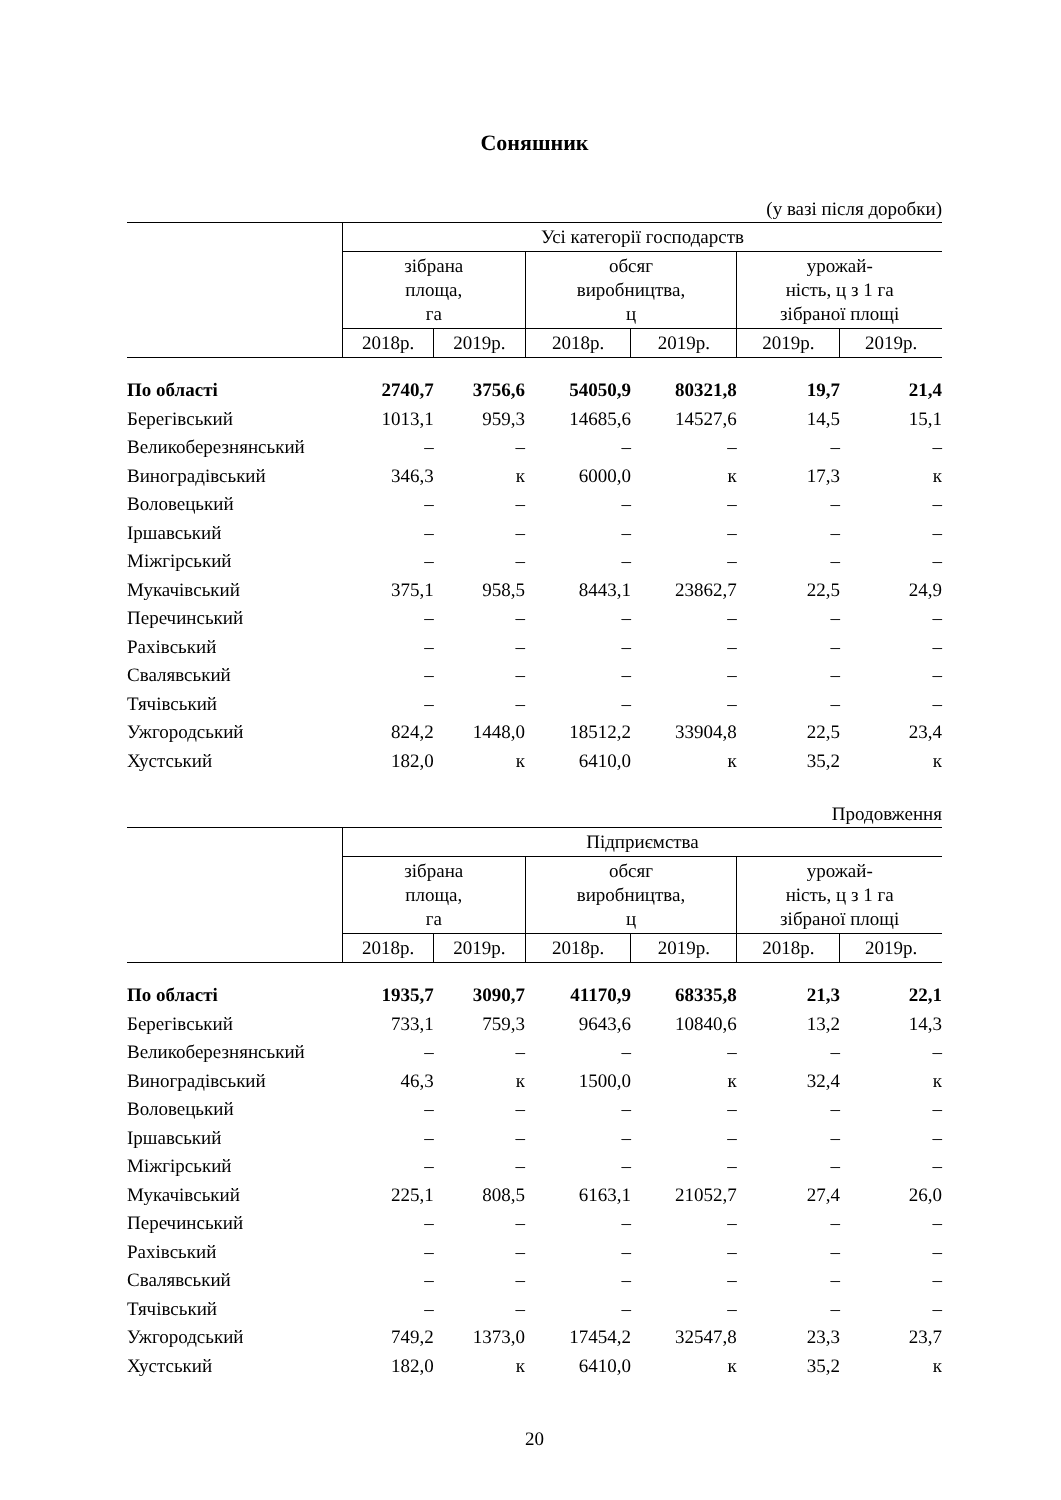Соняшник
(у вазі після доробки)
| | Усі категорії господарств | | | | | |
| --- | --- | --- | --- | --- | --- | --- |
| | зібрана площа, га | | обсяг виробництва, ц | | урожай- ність, ц з 1 га зібраної площі | |
| | 2018р. | 2019р. | 2018р. | 2019р. | 2019р. | 2019р. |
| По області | 2740,7 | 3756,6 | 54050,9 | 80321,8 | 19,7 | 21,4 |
| Берегівський | 1013,1 | 959,3 | 14685,6 | 14527,6 | 14,5 | 15,1 |
| Великоберезнянський | – | – | – | – | – | – |
| Виноградівський | 346,3 | к | 6000,0 | к | 17,3 | к |
| Воловецький | – | – | – | – | – | – |
| Іршавський | – | – | – | – | – | – |
| Міжгірський | – | – | – | – | – | – |
| Мукачівський | 375,1 | 958,5 | 8443,1 | 23862,7 | 22,5 | 24,9 |
| Перечинський | – | – | – | – | – | – |
| Рахівський | – | – | – | – | – | – |
| Свалявський | – | – | – | – | – | – |
| Тячівський | – | – | – | – | – | – |
| Ужгородський | 824,2 | 1448,0 | 18512,2 | 33904,8 | 22,5 | 23,4 |
| Хустський | 182,0 | к | 6410,0 | к | 35,2 | к |
Продовження
| | Підприємства | | | | | |
| --- | --- | --- | --- | --- | --- | --- |
| | зібрана площа, га | | обсяг виробництва, ц | | урожай- ність, ц з 1 га зібраної площі | |
| | 2018р. | 2019р. | 2018р. | 2019р. | 2018р. | 2019р. |
| По області | 1935,7 | 3090,7 | 41170,9 | 68335,8 | 21,3 | 22,1 |
| Берегівський | 733,1 | 759,3 | 9643,6 | 10840,6 | 13,2 | 14,3 |
| Великоберезнянський | – | – | – | – | – | – |
| Виноградівський | 46,3 | к | 1500,0 | к | 32,4 | к |
| Воловецький | – | – | – | – | – | – |
| Іршавський | – | – | – | – | – | – |
| Міжгірський | – | – | – | – | – | – |
| Мукачівський | 225,1 | 808,5 | 6163,1 | 21052,7 | 27,4 | 26,0 |
| Перечинський | – | – | – | – | – | – |
| Рахівський | – | – | – | – | – | – |
| Свалявський | – | – | – | – | – | – |
| Тячівський | – | – | – | – | – | – |
| Ужгородський | 749,2 | 1373,0 | 17454,2 | 32547,8 | 23,3 | 23,7 |
| Хустський | 182,0 | к | 6410,0 | к | 35,2 | к |
20